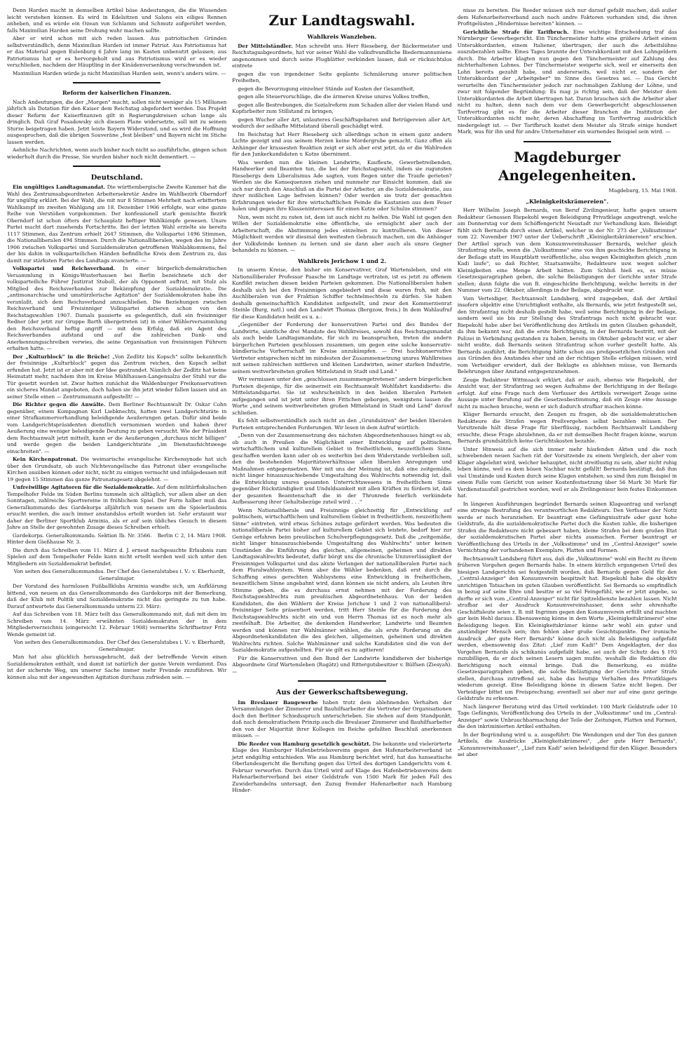Denn Harden macht in demselben Artikel böse Andeutungen, die die Wissenden leicht verstehen können. Es wird in Edelsitzen und Salons ein eiliges Rennen anheben, und es würde ein Ozean von Schlamm und Schmutz aufgerührt werden, falls Maximilian Harden seine Drohung wahr machen sollte.
Aber er wird schon mit sich reden lassen. Aus patriotischen Gründen selbstverständlich, denn Maximilian Harden ist immer Patriot. Aus Patriotismus hat er das Material gegen Eulenburg 6 Jahre lang im Kasten unbenutzt gelassen; aus Patriotismus hat er es hervorgeholt und aus Patriotismus wird er es wieder verschließen, nachdem der Häuptling in der Kinädenversenkung verschwunden ist.
Maximilian Harden würde ja nicht Maximilian Harden sein, wenn's anders wäre. —
Reform der kaiserlichen Finanzen.
Nach Andeutungen, die der „Morgen" macht, sollen nicht weniger als 15 Millionen jährlich als Dotation für den Kaiser dem Reichstag abgefordert werden. Das Projekt dieser Reform der Kaiserfinanzen gilt in Regierungskreisen schon lange als dringlich. Daß Graf Posadowsky sich diesem Plane widersetzte, soll mit zu seinem Sturze beigetragen haben. Jetzt leiste Bayern Widerstand, und es wird die Hoffnung ausgesprochen, daß die übrigen Souveräne „fest bleiben" und Bayern nicht im Stiche lassen werden.
Aehnliche Nachrichten, wenn auch bisher noch nicht so ausführliche, gingen schon wiederholt durch die Presse. Sie wurden bisher noch nicht dementiert. —
Deutschland.
Ein ungültiges Landtagsmandat. Die württembergische Zweite Kammer hat die Wahl des Zentrumsabgeordneten Arbeitersekretär Andre im Wahlbezirk Oberndorf für ungültig erklärt. Bei der Wahl, die mit nur 8 Stimmen Mehrheit nach erbittertem Wahlkampf im zweiten Wahlgang am 18. Dezember 1906 erfolgte, war eine ganze Reihe von Verstößen vorgekommen. Der konfessionell stark gemischte Bezirk Oberndorf ist schon öfters der Schauplatz heftiger Wahlkämpfe gewesen. Unsre Partei macht dort zusehends Fortschritte. Bei der letzten Wahl erzielte sie bereits 1117 Stimmen, das Zentrum erhielt 2647 Stimmen, die Volkspartei 1496 Stimmen, die Nationalliberalen 494 Stimmen. Durch die Nationalliberalen, wegen des im Jahre 1906 zwischen Volkspartei und Sozialdemokraten getroffenen Wahlabkommens, fiel der bis dahin in volksparteilichen Händen befindliche Kreis dem Zentrum zu, das damit zur stärksten Partei des Landtags avancierte. —
Volkspartei und Reichsverband. In einer bürgerlich-demokratischen Versammlung in Königs-Wusterhausen bei Berlin bezeichnete sich der volksparteiliche Führer Justizrat Stoboll, der als Opponent auftrat, mit Stolz als Mitglied des Reichsverbandes zur Bekämpfung der Sozialdemokratie. Die „antimonarchische und umstürzlerische Agitation" der Sozialdemokraten habe ihn veranlaßt, sich dem Reichsverband anzuschließen. Die Beziehungen zwischen Reichsverband und Freisinniger Volkspartei datieren schon von den Reichstagswahlen 1907. Damals passierte es gelegentlich, daß ein freisinniger Redner (der jetzt zur Gruppe Barth übergetreten ist) in einer Wählerversammlung den Reichsverband heftig angriff — mit dem Erfolg, daß ein Agent des Reichsverbandes aufstand und auf die zahlreichen Dank- und Anerkennungsschreiben verwies, die seine Organisation von freisinnigen Führern erhalten hatte. —
Der „Kulturblock" in die Brüche! „Von Zedlitz bis Kopsch" sollte bekanntlich der freisinnige „Kulturblock" gegen das Zentrum reichen, den Kopsch selbst erfunden hat. Jetzt ist er aber mit der Idee gestrandet. Nämlich der Zedlitz hat keine Heimstatt mehr, nachdem ihm im Kreise Mühlhausen-Langensalza der Stuhl vor die Tür gesetzt worden ist. Zwar hatten zunächst die Waldenburger Freikonservativen ein sicheres Mandat angeboten, doch haben sie ihn jetzt wieder fallen lassen und an seiner Stelle einen — Zentrumsmann aufgestellt! —
Die Richter gegen die Anwälte. Dem Berliner Rechtsanwalt Dr. Oskar Cohn gegenüber, einem Kompagnon Karl Liebknechts, hatten zwei Landgerichtsräte in einer Strafkammerverhandlung beleidigende Aeußerungen getan. Dafür sind beide vom Landgerichtspräsidenten dienstlich vernommen worden und haben ihrer Aeußerung eine weniger beleidigende Deutung zu geben versucht. Wie der Präsident dem Rechtsanwalt jetzt mitteilt, kann er die Aeußerungen „durchaus nicht billigen" und werde gegen die beiden Landgerichtsräte „im Dienstaufsichtswege einschreiten". —
Kein Kirchenpatronat. Die weimarische evangelische Kirchensynode hat sich über den Grundsatz, ob auch Nichtevangelische das Patronat über evangelische Kirchen ausüben können oder nicht, nicht zu einigen vermocht und infolgedessen mit 19 gegen 15 Stimmen das ganze Patronatsgesetz abgelehnt. —
Unfreiwillige Agitatoren für die Sozialdemokratie. Auf dem militärfiskalischen Tempelhofer Felde im Süden Berlins tummeln sich alltäglich, vor allem aber an den Sonntagen, zahlreiche Sportvereine in fröhlichem Spiel. Der Form halber muß das Generalkommando des Gardekorps alljährlich von neuem um die Spielerlaubnis ersucht werden, die auch immer anstandslos erteilt worden ist. Sehr erstaunt war daher der Berliner Sportklub Arminia, als er auf sein übliches Gesuch in diesem Jahre an Stelle der gewohnten Zusage dieses Schreiben erhielt:
Gardekorps. Generalkommando. Sektion Ib. Nr. 3566. Berlin C 2, 14. März 1908. Hinter dem Gießhause Nr. 3.
Die durch das Schreiben vom 11. März d. J. erneut nachgesuchte Erlaubnis zum Spielen auf dem Tempelhofer Felde kann nicht erteilt werden weil sich unter den Mitgliedern ein Sozialdemokrat befindet.
Von seiten des Generalkommandos. Der Chef des Generalstabes i. V.: v. Eberhardt, Generalmajor.
Der Vorstand des harmlosen Fußballklubs Arminia wandte sich, um Aufklärung bittend, von neuem an das Generalkommando des Gardekorps mit der Bemerkung, daß der Klub mit Politik und Sozialdemokratie nicht das geringste zu tun habe. Darauf antwortete das Generalkommando unterm 23. März:
Auf das Schreiben vom 18. März teilt das Generalkommando mit, daß mit dem im Schreiben vom 14. März erwähnten Sozialdemokraten der in dem Mitgliederverzeichnis (eingereicht 12. Februar 1908) vermerkte Schriftsetzer Fritz Wende gemeint ist.
Von seiten des Generalkommandos. Der Chef des Generalstabes i. V.: v. Eberhardt, Generalmajor.
Man hat also glücklich herausgebracht, daß der betreffende Verein einen Sozialdemokraten enthält, und damit ist natürlich der ganze Verein verdammt. Das ist der sicherste Weg, um unserer Sache immer mehr Freunde zuzuführen. Wir können also mit der angewandten Agitation durchaus zufrieden sein. —
Zur Landtagswahl.
Wahlkreis Wanzleben.
Der Mittelständler. Man schreibt uns: Herr Rieseberg, der Bäckermeister und Reichstagsabgeordnete, hat vor seiner Wahl die volksfreundliche Biedermannsmiene angenommen und durch seine Flugblätter verkünden lassen, daß er rücksichtslos eintrete
gegen die von irgendeiner Seite geplante Schmälerung unsrer politischen Freiheiten,
gegen die Bevorzugung einzelner Stände auf Kosten der Gesamtheit,
gegen alle Steuervorschläge, die die ärmeren Kreise unsres Volkes treffen,
gegen alle Bestrebungen, die Sozialreform zum Schaden aller der vielen Hand- und Kopfarbeiter zum Stillstand zu bringen,
gegen Wucher aller Art, unlauteres Geschäftsgebaren und Betrügereien aller Art, wodurch der seßhafte Mittelstand überall geschädigt wird.
Im Reichstag hat Herr Rieseberg sich allerdings schon in einem ganz andern Lichte gezeigt und aus seinem Herzen keine Mördergrube gemacht. Ganz offen als Anhänger der krassesten Reaktion zeigt er sich aber erst jetzt, da er die Wahlreden für den Junkerkandidaten v. Kotze übernimmt.
Was werden nun die kleinen Landwirte, Kaufleute, Gewerbetreibenden, Handwerker und Beamten tun, die bei der Reichstagswahl, indem sie zugunsten Riesebergs dem Liberalismus Ade sagten, vom Regen unter die Traufe gerieten? Werden sie die Konsequenzen ziehen und nunmehr zur Einsicht kommen, daß sie sich nur durch den Anschluß an die Partei der Arbeiter, an die Sozialdemokratie, aus ihrer mißlichen Lage befreien können? Oder werden sie trotz der gemachten Erfahrungen wieder für ihre wirtschaftlichen Feinde die Kastanien aus dem Feuer holen und gegen ihre Klasseninteressen für einen Kotze oder Schulze stimmen?
Nun, wem nicht zu raten ist, dem ist auch nicht zu helfen. Die Wahl ist gegen den Willen der Sozialdemokratie eine öffentliche, sie ermöglicht aber auch der Arbeiterschaft, die Abstimmung jedes einzelnen zu kontrollieren. Von dieser Möglichkeit werden wir diesmal den weitesten Gebrauch machen, um die Anhänger der Volksfeinde kennen zu lernen und sie dann aber auch als unsre Gegner behandeln zu können. —
Wahlkreis Jerichow 1 und 2.
In unserm Kreise, den bisher ein Konservativer, Graf Wartensleben, und ein Nationalliberaler Professor Paasche im Landtage vertraten, ist es jetzt zu offenem Konflikt zwischen diesen beiden Parteien gekommen. Die Nationalliberalen haben deshalb sich bei den Freisinnigen angebiedert und diese waren froh, mit den Auchliberalen von der Fraktion Schiffer techtelmechteln zu dürfen. Sie haben deshalb gemeinschaftlich Kandidaten aufgestellt, und zwar den Kommerzienrat Steinle (Burg, natl.) und den Landwirt Thomas (Bergzow, freis.) In dem Wahlaufruf für diese Kandidaten heißt es u. a.:
„Gegenüber der Forderung der konservativen Partei und des Bundes der Landwirte, sämtliche drei Mandate des Wahlkreises, sowohl das Reichstagsmandat als auch beide Landtagsmandate, für sich zu beanspruchen, treten die andern bürgerlichen Parteien geschlossen zusammen, um gegen eine solche konservativ-bündlerische Vorherrschaft im Kreise anzukämpfen. — Drei hochkonservative Vertreter entsprechen nicht im mindesten der Zusammensetzung unsres Wahlkreises mit seinen zahlreichen mittleren und kleinen Landwirten, seiner starken Industrie, seinem weitverbreiteten großen Mittelstand in Stadt und Land."
Wir vermissen unter den „geschlossen zusammengetretenen" andern bürgerlichen Parteien diejenige, für die seinerzeit ein Rechtsanwalt Wohlfahrt kandidierte: die Mittelstandspartei. Sie ist wahrscheinlich in den beiden liberalen Parteien aufgegangen und ist jetzt unter ihren Fittichen geborgen, wenigstens lassen die Worte „und seinem weitverbreiteten großen Mittelstand in Stadt und Land" darauf schließen.
Es fehlt selbstverständlich auch nicht an den „Grundsätzen" der beiden liberalen Parteien entsprechenden Forderungen. Wir lesen in dem Aufruf wörtlich:
„Denn von der Zusammensetzung des nächsten Abgeordnetenhauses hängt es ab, ob auch in Preußen die Möglichkeit einer Entwicklung auf politischem, wirtschaftlichem und kulturellem Gebiet in freiheitlichem, neuzeitlichem Sinne geschaffen werden kann oder ob es weiterhin bei dem Widerstande verbleiben soll, den die bestehenden Majoritätsverhältnisse allen liberalen Anregungen und Maßnahmen entgegensetzen. Wer mit uns der Meinung ist, daß eine zeitgemäße, nicht länger hinauszuschiebende Umgestaltung des Wahlrechts notwendig ist, daß die Entwicklung unsres gesamten Unterrichtswesens in freiheitlichem Sinne gegenüber Rückständigkeit und Unduldsamkeit mit allen Kräften zu fördern ist, daß der gesamten Beamtenschaft die in der Thronrede feierlich verkündete Aufbesserung ihrer Gehaltsbezüge zuteil wird . . ."
Wenn Nationalliberale und Freisinnige gleichzeitig für „Entwicklung auf politischem, wirtschaftlichem und kulturellem Gebiet in freiheitlichem, neuzeitlichem Sinne" eintreten, wird etwas Schönes zutage gefördert werden. Was bedeuten die nationalliberale Partei bisher auf kulturellem Gebiet sich leistete, bedarf hier zur Genüge erfahren beim preußischen Schulverpflegungsgesetz. Daß die „zeitgemäße, nicht länger hinauszuschiebende Umgestaltung des Wahlrechts" unter keinen Umständen die Einführung des gleichen, allgemeinen, geheimen und direkten Landtagswahlrechts bedeutet, dafür bürgt uns die chronische Unzuverlässigkeit der Freisinnigen Volkspartei und das akute Verlangen der nationalliberalen Partei nach dem Pluralwahlsystem. Wenn aber die Wähler bedenken, daß erst durch die Schaffung eines gerechten Wahlsystems eine Entwicklung in freiheitlichem, neuzeitlichem Sinne angebahnt wird, dann können sie nicht anders, als Leuten ihre Stimme geben, die es durchaus ernst nehmen mit der Forderung des Reichstagswahlrechts zum preußischen Abgeordnetenhaus. Von der beiden Kandidaten, die den Wählern der Kreise Jerichow 1 und 2 von nationalliberal-freisinniger Seite präsentiert werden, tritt Herr Steinle für die Forderung des Reichstagswahlrechts nicht ein und von Herrn Thomas ist es noch mehr als zweifelhaft. Die Arbeiter, die denkenden Handwerker, Landwirte und Beamten werden und können nur Wahlmänner wählen, die als erste Forderung an die Abgeordnetenkandidaten die des gleichen, allgemeinen, geheimen und direkten Wahlrechts richten. Solche Wahlmänner und solche Kandidaten sind die von der Sozialdemokratie aufgestellten. Für sie gilt es zu agitieren!
Für die Konservativen und den Bund der Landwirte kandidieren der bisherige Abgeordnete Graf Wartensleben (Rogätz) und Rittergutsbesitzer v. Bülfsen (Ziesyah). —
Aus der Gewerkschaftsbewegung.
Im Breslauer Baugewerbe haben trotz dem ablehnenden Verhalten der Versammlungen der Zimmerer und Bauhilfsarbeiter die Vertreter der Organisationen doch den Berliner Schiedsspruch unterschrieben. Sie stehen auf dem Standpunkt, daß nach demokratischem Prinzip auch die Breslauer Zimmerer und Bauhilfsarbeiter den von der Majorität ihrer Kollegen im Reiche gefaßten Beschluß anerkennen müssen. —
Die Reeder von Hamburg gesetzlich geschützt. Die bekannte und vielerörterte Klage des Hamburger Hafenbetriebsvereins gegen den Hafenarbeiterverband ist jetzt endgültig entschieden. Wie aus Hamburg berichtet wird, hat das hanseatische Oberlandesgericht die Berufung gegen das Urteil des dortigen Landgerichts vom 4. Februar verworfen. Durch das Urteil wird auf Klage des Hafenbetriebsvereins dem Hafenarbeiterverband bei einer Geldstrafe von 1500 Mark für jeden Fall des Zuwiderhandelns untersagt, den Zuzug fremder Hafenarbeiter nach Hamburg Hinder-
nisse zu bereiten. Die Reeder müssen sich nur darauf gefaßt machen, daß außer dem Hafenarbeiterverband auch noch andre Faktoren vorhanden sind, die ihren Profitgelüsten „Hindernisse bereiten" können. —
Gerichtliche Strafe für Tarifbruch. Eine wichtige Entscheidung traf das Nürnberger Gewerbegericht. Ein Tünchermeister hatte eine größere Arbeit einem Unterakkordanten, einem Italiener, übertragen, der auch die Arbeitslöhne auszubezahlen sollte. Eines Tages brannte der Unterakkordant mit den Lohngeldern durch. Die Arbeiter klagten nun gegen den Tünchermeister auf Zahlung des nichterhaltenen Lohnes. Der Tünchermeister weigerte sich, weil er einerseits den Lohn bereits gezahlt habe, und andererseits, weil nicht er, sondern der Unterakkordant der „Arbeitgeber" im Sinne des Gesetzes sei. — Das Gericht verurteilte den Tünchermeister jedoch zur nochmaligen Zahlung der Löhne, und zwar mit folgender Begründung: Es mag ja richtig sein, daß der Meister dem Unterakkordanten die Arbeit übertragen hat. Daran brauchen sich die Arbeiter aber nicht zu halten, denn nach dem vor dem Gewerbegericht abgeschlossenen Tarifvertrag gibt es für die Arbeiter dieser Branchen die Institution der Unterakkordanten nicht mehr, deren Abschaffung im Tarifvertrag ausdrücklich niedergelegt ist. — Der Tarifbruch kostet dem Meister als Strafe einige hundert Mark, was für ihn und für andre Unternehmer ein warnendes Beispiel sein wird. —
Magdeburger Angelegenheiten.
Magdeburg, 15. Mai 1908.
„Kleinigkeitskrämereien".
Herr Wilhelm Joseph Bernards, von Beruf Zivilingenieur, hatte gegen unsern Redakteur Genossen Riepekohl wegen Beleidigung Privatklage angestrengt, welche am Donnerstag vor dem Schöffengericht Neustadt zur Verhandlung kam. Beleidigt fühlt sich Bernards durch einen Artikel, welcher in der Nr. 273 der „Volksstimme" vom 22. November 1907 unter der Ueberschrift „Kleinigkeitskrämereien" erschien. Der Artikel sprach von dem Konsumvereinshasser Bernards, welcher gleich Strafantrag stelle, wenn die „Volksstimme" eine von ihm geschickte Berichtigung in der Beilage statt im Hauptblatt veröffentliche, also wegen Kleinigkeiten gleich „zum Kadi laufe", so daß Richter, Staatsanwälte, Redakteure usw. wegen solcher Kleinigkeiten eine Menge Arbeit hätten. Zum Schluß hieß es, es müsse Gesetzesparagraphen geben, die solche Belästigungen der Gerichte unter Strafe stellen; dann folgte die von B. eingeschickte Berichtigung, welche bereits in der Nummer vom 22. Oktober, allerdings in der Beilage, abgedruckt war.
Vom Verteidiger, Rechtsanwalt Landsberg, wird zugegeben, daß der Artikel insofern objektiv eine Unrichtigkeit enthalte, als Bernards, wie jetzt festgestellt sei, den Strafantrag nicht deshalb gestellt habe, weil seine Berichtigung in der Beilage, sondern weil sie bis zur Stellung des Strafantrags noch nicht gebracht war. Riepekohl habe aber bei Veröffentlichung des Artikels im guten Glauben gehandelt, da ihm bekannt war, daß die erste Berichtigung, in der Bernards bestritt, mit der Polizei in Verbindung gestanden zu haben, bereits im Oktober gebracht war, er aber nicht wußte, daß Bernards seinen Strafantrag schon vorher gestellt hatte. Als Bernards ausführt, die Berichtigung hätte schon aus preßgesetzlichen Gründen und aus Gründen des Anstandes eher und an der richtigen Stelle erfolgen müssen, wird vom Verteidiger erwidert, daß der Beklagte es ablehnen müsse, von Bernards Belehrungen über Anstand entgegenzunehmen.
Zeuge Redakteur Wittmaack erklärt, daß er auch, ebenso wie Riepekohl, der Ansicht war, der Strafantrag sei wegen Aufnahme der Berichtigung in der Beilage erfolgt. Auf eine Frage nach dem Verfasser des Artikels verweigert Zeuge seine Aussage unter Berufung auf die Gesetzesbestimmung, daß ein Zeuge eine Aussage nicht zu machen brauche, wenn er sich dadurch strafbar machen könne.
Kläger Bernards ersucht, den Zeugen zu fragen, ob die sozialdemokratischen Redakteure die Strafen wegen Preßvergehen selbst bezahlen müssen. Der Vorsitzende hält diese Frage für überflüssig, nachdem Rechtsanwalt Landsberg ersuchte, diese Frage abzulehnen, da er mit demselben Recht fragen könne, warum Bernards grundsätzlich keine Gerichtskosten bezahle.
Unter Hinweis auf die sich immer mehr häufenden Akten und die noch schwebenden neuen Sachen rät der Vorsitzende zu einem Vergleich, der aber vom Kläger abgelehnt wird, welcher behauptet, nicht streitlustig zu sein, aber nicht ruhig leben könne, weil es dem bösen Nachbar nicht gefällt! Bernards bestätigt, daß ihm viel Umstände und Kosten durch seine Klagen entstehen; so sind ihm zum Beispiel in einem Falle vom Gericht von seiner Kostenfestsetzung über 56 Mark 30 Mark für Verdienstausfall gestrichen worden, weil er als Zivilingenieur kein festes Einkommen hat.
In längeren Ausführungen begründet Bernards seinen Klageantrag und verlangt eine strenge Bestrafung des verantwortlichen Redakteurs. Den Verfasser der Notiz werde er noch heranziehen. Er beantragt eine Gefängnisstrafe oder ganz hohe Geldstrafe, da die sozialdemokratische Partei doch die Kosten zahle, die bisherigen Strafen die Redakteure nicht gebessert haben, kleine Strafen bei dem großen Etat der sozialdemokratischen Partei aber nichts ausmachen. Ferner beantragt er Veröffentlichung des Urteils in der „Volksstimme" und im „Central-Anzeiger" sowie Vernichtung der vorhandenen Exemplare, Platten und Formen.
Rechtsanwalt Landsberg führt aus, daß die „Volksstimme" wohl ein Recht zu ihrem früheren Vorgehen gegen Bernards habe. In einem kürzlich ergangenen Urteil des hiesigen Landgerichts sei festgestellt worden, daß Bernards gegen Geld für den „Central-Anzeiger" den Konsumverein bespitzelt hat. Riepekohl habe die objektiv unrichtigen Tatsachen im guten Glauben veröffentlicht. Sei Bernards so empfindlich in bezug auf seine Ehre und besitze er so viel Feingefühl, wie er jetzt angebe, so durfte er sich vom „Central-Anzeiger" nicht für Spitzeldienste bezahlen lassen. Nicht strafbar sei der Ausdruck Konsumvereinshasser, denn sehr ehrenhafte Geschäftsleute seien z. B. mit Ingrimm gegen den Konsumverein erfüllt und machten gar kein Hehl daraus. Ebensowenig könne in dem Worte „Kleinigkeitskrämerei" eine Beleidigung liegen. Ein Kleinigkeitskrämer könne sehr wohl ein guter und anständiger Mensch sein; ihm fehlen aber große Gesichtspunkte. Der ironische Ausdruck „der gute Herr Bernards" könne doch nicht als Beleidigung aufgefaßt werden, ebensowenig das Zitat: „Lief zum Kadi!" Dem Angeklagten, der das Vorgehen Bernards als schikanös aufgefaßt habe, sei auch der Schutz des § 193 zuzubilligen, da er doch seinen Lesern sagen mußte, weshalb die Redaktion die Berichtigung noch einmal bringe. Daß die Bemerkung, es müßte Gesetzesparagraphen geben, die solche Belästigung der Gerichte unter Strafe stellen, durchaus zutreffend sei, habe das heutige Verhalten des Privatklägers wiederum gezeigt. Eine Beleidigung könne in diesem Satze nicht liegen. Der Verteidiger bittet um Freisprechung; eventuell sei aber nur auf eine ganz geringe Geldstrafe zu erkennen.
Nach längerer Beratung wird das Urteil verkündet: 100 Mark Geldstrafe oder 10 Tage Gefängnis, Veröffentlichung des Urteils in der „Volksstimme" und im „Central-Anzeiger" sowie Unbrauchbarmachung der Teile der Zeitungen, Platten und Formen, die den inkriminierten Artikel enthalten.
In der Begründung wird u. a. ausgeführt: Die Wendungen und der Ton des ganzen Artikels, die Ausdrücke „Kleinigkeitskrämerei", „der gute Herr Bernards", „Konsumvereinshasser", „Lief zum Kadi" seien beleidigend für den Kläger. Besonders sei aber